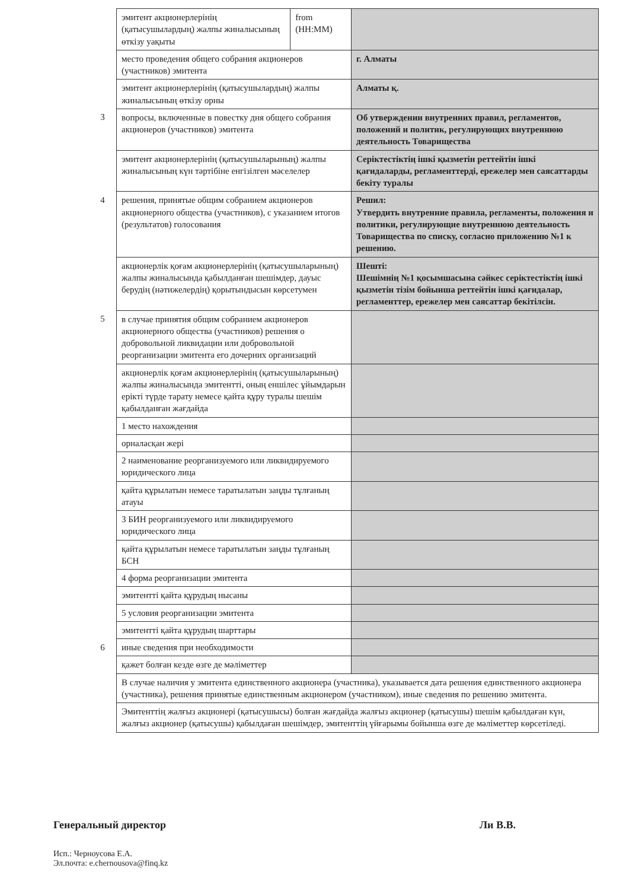| | эмитент акционерлерінің (қатысушылардың) жалпы жиналысының өткізу уақыты | from (HH:MM) | |
| | место проведения общего собрания акционеров (участников) эмитента | | г. Алматы |
| | эмитент акционерлерінің (қатысушылардың) жалпы жиналысының өткізу орны | | Алматы қ. |
| 3 | вопросы, включенные в повестку дня общего собрания акционеров (участников) эмитента | | Об утверждении внутренних правил, регламентов, положений и политик, регулирующих внутреннюю деятельность Товарищества |
| | эмитент акционерлерінің (қатысушыларының) жалпы жиналысының күн тәртібіне енгізілген мәселелер | | Серіктестіктің ішкі қызметін реттейтін ішкі қағидаларды, регламенттерді, ережелер мен саясаттарды бекіту туралы |
| 4 | решения, принятые общим собранием акционеров акционерного общества (участников), с указанием итогов (результатов) голосования | | Решил: Утвердить внутренние правила, регламенты, положения и политики, регулирующие внутреннюю деятельность Товарищества по списку, согласно приложению №1 к решению. |
| | акционерлік қоғам акционерлерінің (қатысушыларының) жалпы жиналысында қабылданған шешімдер, дауыс берудің (нәтижелердің) қорытындысын көрсетумен | | Шешті: Шешімнің №1 қосымшасына сәйкес серіктестіктің ішкі қызметін тізім бойынша реттейтін ішкі қағидалар, регламенттер, ережелер мен саясаттар бекітілсін. |
| 5 | в случае принятия общим собранием акционеров акционерного общества (участников) решения о добровольной ликвидации или добровольной реорганизации эмитента его дочерних организаций | | |
| | акционерлік қоғам акционерлерінің (қатысушыларының) жалпы жиналысында эмитентті, оның еншілес ұйымдарын ерікті түрде тарату немесе қайта құру туралы шешім қабылданған жағдайда | | |
| | 1 место нахождения | | |
| | орналасқан жері | | |
| | 2 наименование реорганизуемого или ликвидируемого юридического лица | | |
| | қайта құрылатын немесе таратылатын заңды тұлғаның атауы | | |
| | 3 БИН реорганизуемого или ликвидируемого юридического лица | | |
| | қайта құрылатын немесе таратылатын заңды тұлғаның БСН | | |
| | 4 форма реорганизации эмитента | | |
| | эмитентті қайта құрудың нысаны | | |
| | 5 условия реорганизации эмитента | | |
| | эмитентті қайта құрудың шарттары | | |
| 6 | иные сведения при необходимости | | |
| | қажет болған кезде өзге де мәліметтер | | |
| | В случае наличия у эмитента единственного акционера (участника), указывается дата решения единственного акционера (участника), решения принятые единственным акционером (участником), иные сведения по решению эмитента. | | |
| | Эмитенттің жалғыз акционері (қатысушысы) болған жағдайда жалғыз акционер (қатысушы) шешім қабылдаған күн, жалғыз акционер (қатысушы) қабылдаған шешімдер, эмитенттің үйғарымы бойынша өзге де мәліметтер көрсетіледі. | | |
Генеральный директор Ли В.В.
Исп.: Черноусова Е.А.
Эл.почта: e.chernousova@finq.kz